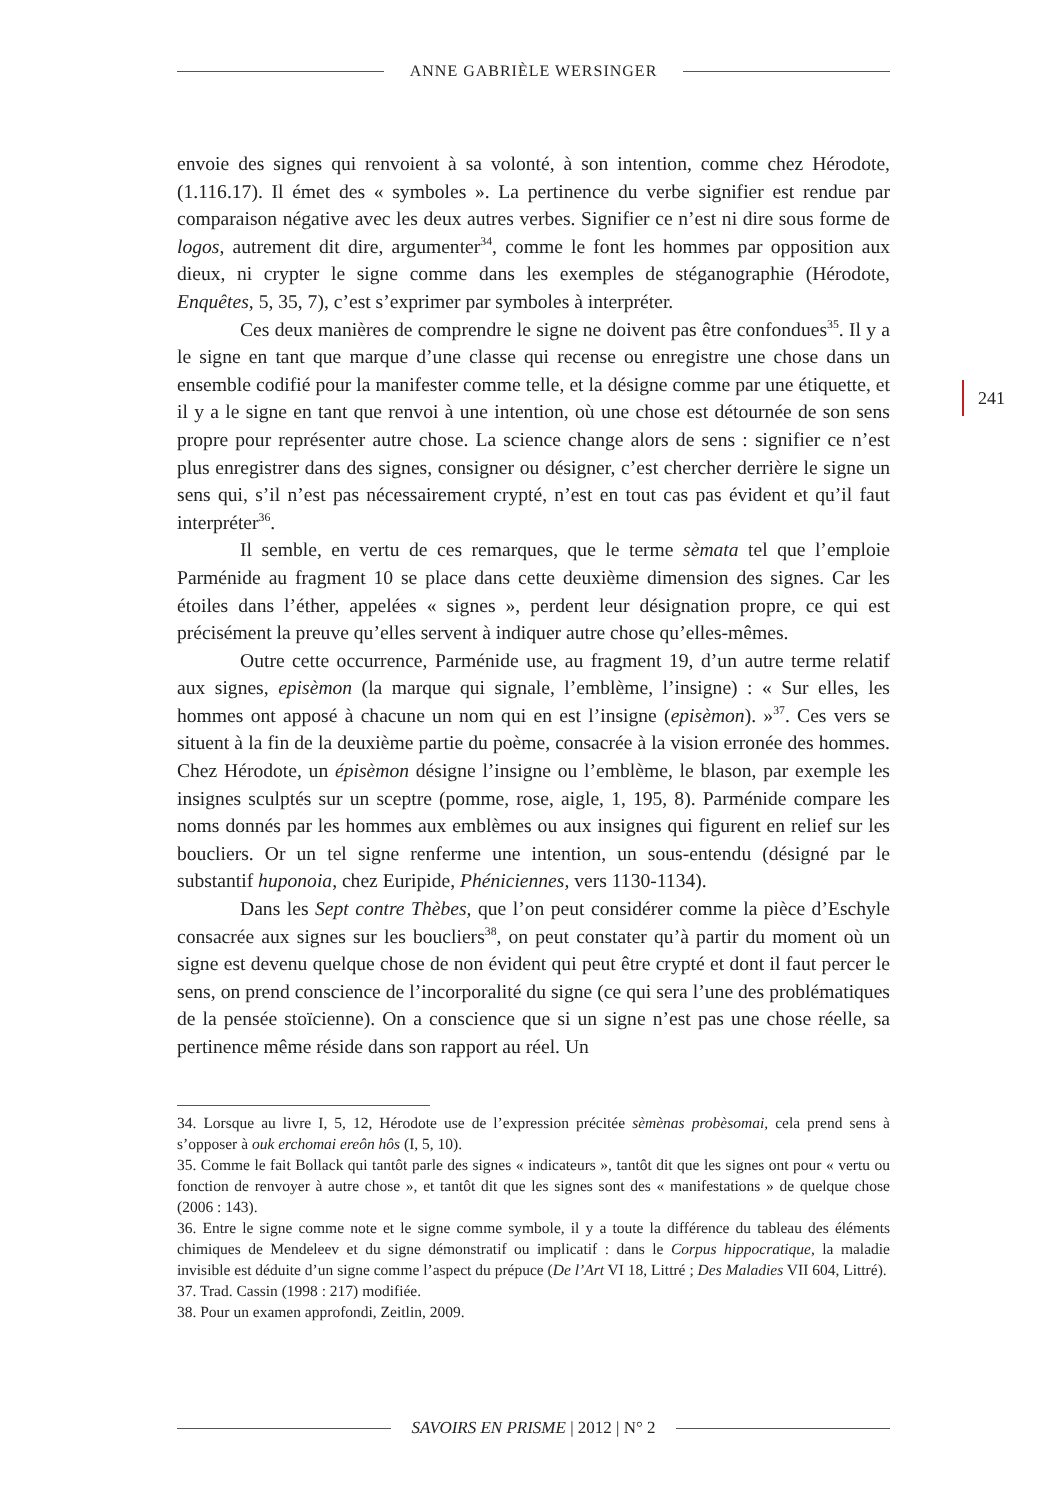ANNE GABRIÈLE WERSINGER
envoie des signes qui renvoient à sa volonté, à son intention, comme chez Hérodote, (1.116.17). Il émet des « symboles ». La pertinence du verbe signifier est rendue par comparaison négative avec les deux autres verbes. Signifier ce n’est ni dire sous forme de logos, autrement dit dire, argumenter<sup>34</sup>, comme le font les hommes par opposition aux dieux, ni crypter le signe comme dans les exemples de stéganographie (Hérodote, Enquêtes, 5, 35, 7), c’est s’exprimer par symboles à interpréter.
Ces deux manières de comprendre le signe ne doivent pas être confondues<sup>35</sup>. Il y a le signe en tant que marque d’une classe qui recense ou enregistre une chose dans un ensemble codifié pour la manifester comme telle, et la désigne comme par une étiquette, et il y a le signe en tant que renvoi à une intention, où une chose est détournée de son sens propre pour représenter autre chose. La science change alors de sens : signifier ce n’est plus enregistrer dans des signes, consigner ou désigner, c’est chercher derrière le signe un sens qui, s’il n’est pas nécessairement crypté, n’est en tout cas pas évident et qu’il faut interpréter<sup>36</sup>.
Il semble, en vertu de ces remarques, que le terme sèmata tel que l’emploie Parménide au fragment 10 se place dans cette deuxième dimension des signes. Car les étoiles dans l’éther, appelées « signes », perdent leur désignation propre, ce qui est précisément la preuve qu’elles servent à indiquer autre chose qu’elles-mêmes.
Outre cette occurrence, Parménide use, au fragment 19, d’un autre terme relatif aux signes, episèmon (la marque qui signale, l’emblème, l’insigne) : « Sur elles, les hommes ont apposé à chacune un nom qui en est l’insigne (episèmon). »<sup>37</sup>. Ces vers se situent à la fin de la deuxième partie du poème, consacrée à la vision erronée des hommes. Chez Hérodote, un épisèmon désigne l’insigne ou l’emblème, le blason, par exemple les insignes sculptés sur un sceptre (pomme, rose, aigle, 1, 195, 8). Parménide compare les noms donnés par les hommes aux emblèmes ou aux insignes qui figurent en relief sur les boucliers. Or un tel signe renferme une intention, un sous-entendu (désigné par le substantif huponoia, chez Euripide, Phéniciennes, vers 1130-1134).
Dans les Sept contre Thèbes, que l’on peut considérer comme la pièce d’Eschyle consacrée aux signes sur les boucliers<sup>38</sup>, on peut constater qu’à partir du moment où un signe est devenu quelque chose de non évident qui peut être crypté et dont il faut percer le sens, on prend conscience de l’incorporalité du signe (ce qui sera l’une des problématiques de la pensée stoïcienne). On a conscience que si un signe n’est pas une chose réelle, sa pertinence même réside dans son rapport au réel. Un
241
34. Lorsque au livre I, 5, 12, Hérodote use de l’expression précitée sèmènas probèsomai, cela prend sens à s’opposer à ouk erchomai ereôn hôs (I, 5, 10).
35. Comme le fait Bollack qui tantôt parle des signes « indicateurs », tantôt dit que les signes ont pour « vertu ou fonction de renvoyer à autre chose », et tantôt dit que les signes sont des « manifestations » de quelque chose (2006 : 143).
36. Entre le signe comme note et le signe comme symbole, il y a toute la différence du tableau des éléments chimiques de Mendeleev et du signe démonstratif ou implicatif : dans le Corpus hippocratique, la maladie invisible est déduite d’un signe comme l’aspect du prépuce (De l’Art VI 18, Littré ; Des Maladies VII 604, Littré).
37. Trad. Cassin (1998 : 217) modifiée.
38. Pour un examen approfondi, Zeitlin, 2009.
SAVOIRS EN PRISME | 2012 | N° 2